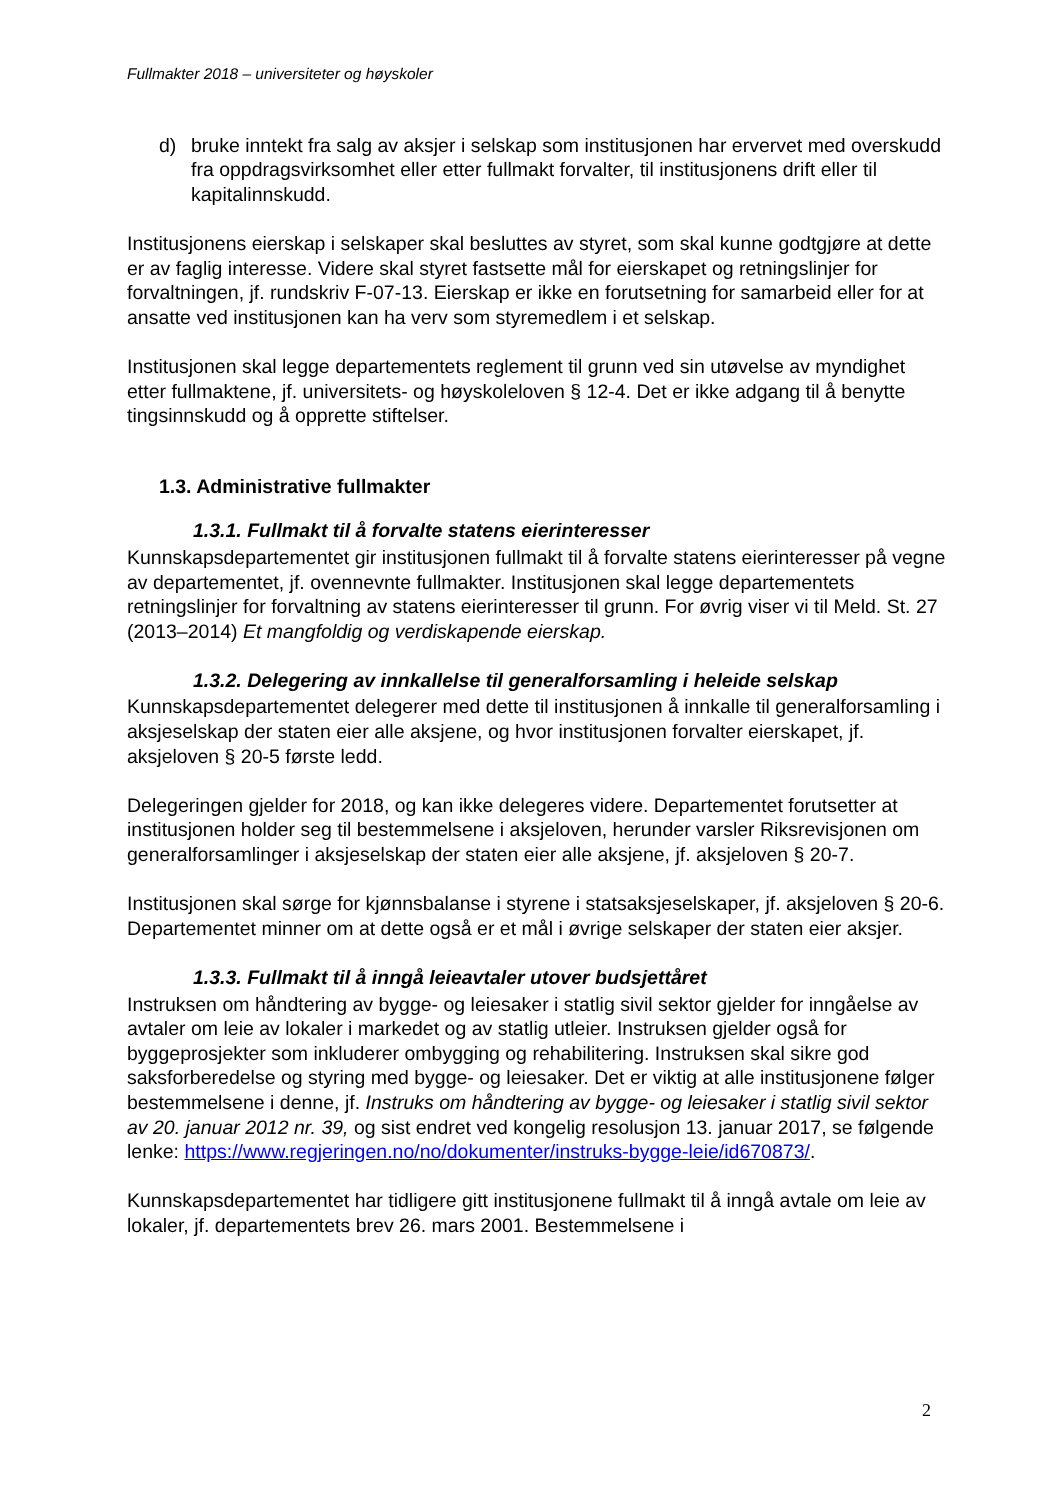Fullmakter 2018 – universiteter og høyskoler
d) bruke inntekt fra salg av aksjer i selskap som institusjonen har ervervet med overskudd fra oppdragsvirksomhet eller etter fullmakt forvalter, til institusjonens drift eller til kapitalinnskudd.
Institusjonens eierskap i selskaper skal besluttes av styret, som skal kunne godtgjøre at dette er av faglig interesse. Videre skal styret fastsette mål for eierskapet og retningslinjer for forvaltningen, jf. rundskriv F-07-13. Eierskap er ikke en forutsetning for samarbeid eller for at ansatte ved institusjonen kan ha verv som styremedlem i et selskap.
Institusjonen skal legge departementets reglement til grunn ved sin utøvelse av myndighet etter fullmaktene, jf. universitets- og høyskoleloven § 12-4. Det er ikke adgang til å benytte tingsinnskudd og å opprette stiftelser.
1.3. Administrative fullmakter
1.3.1. Fullmakt til å forvalte statens eierinteresser
Kunnskapsdepartementet gir institusjonen fullmakt til å forvalte statens eierinteresser på vegne av departementet, jf. ovennevnte fullmakter. Institusjonen skal legge departementets retningslinjer for forvaltning av statens eierinteresser til grunn. For øvrig viser vi til Meld. St. 27 (2013–2014) Et mangfoldig og verdiskapende eierskap.
1.3.2. Delegering av innkallelse til generalforsamling i heleide selskap
Kunnskapsdepartementet delegerer med dette til institusjonen å innkalle til generalforsamling i aksjeselskap der staten eier alle aksjene, og hvor institusjonen forvalter eierskapet, jf. aksjeloven § 20-5 første ledd.
Delegeringen gjelder for 2018, og kan ikke delegeres videre. Departementet forutsetter at institusjonen holder seg til bestemmelsene i aksjeloven, herunder varsler Riksrevisjonen om generalforsamlinger i aksjeselskap der staten eier alle aksjene, jf. aksjeloven § 20-7.
Institusjonen skal sørge for kjønnsbalanse i styrene i statsaksjeselskaper, jf. aksjeloven § 20-6. Departementet minner om at dette også er et mål i øvrige selskaper der staten eier aksjer.
1.3.3. Fullmakt til å inngå leieavtaler utover budsjettåret
Instruksen om håndtering av bygge- og leiesaker i statlig sivil sektor gjelder for inngåelse av avtaler om leie av lokaler i markedet og av statlig utleier. Instruksen gjelder også for byggeprosjekter som inkluderer ombygging og rehabilitering. Instruksen skal sikre god saksforberedelse og styring med bygge- og leiesaker. Det er viktig at alle institusjonene følger bestemmelsene i denne, jf. Instruks om håndtering av bygge- og leiesaker i statlig sivil sektor av 20. januar 2012 nr. 39, og sist endret ved kongelig resolusjon 13. januar 2017, se følgende lenke: https://www.regjeringen.no/no/dokumenter/instruks-bygge-leie/id670873/.
Kunnskapsdepartementet har tidligere gitt institusjonene fullmakt til å inngå avtale om leie av lokaler, jf. departementets brev 26. mars 2001. Bestemmelsene i
2